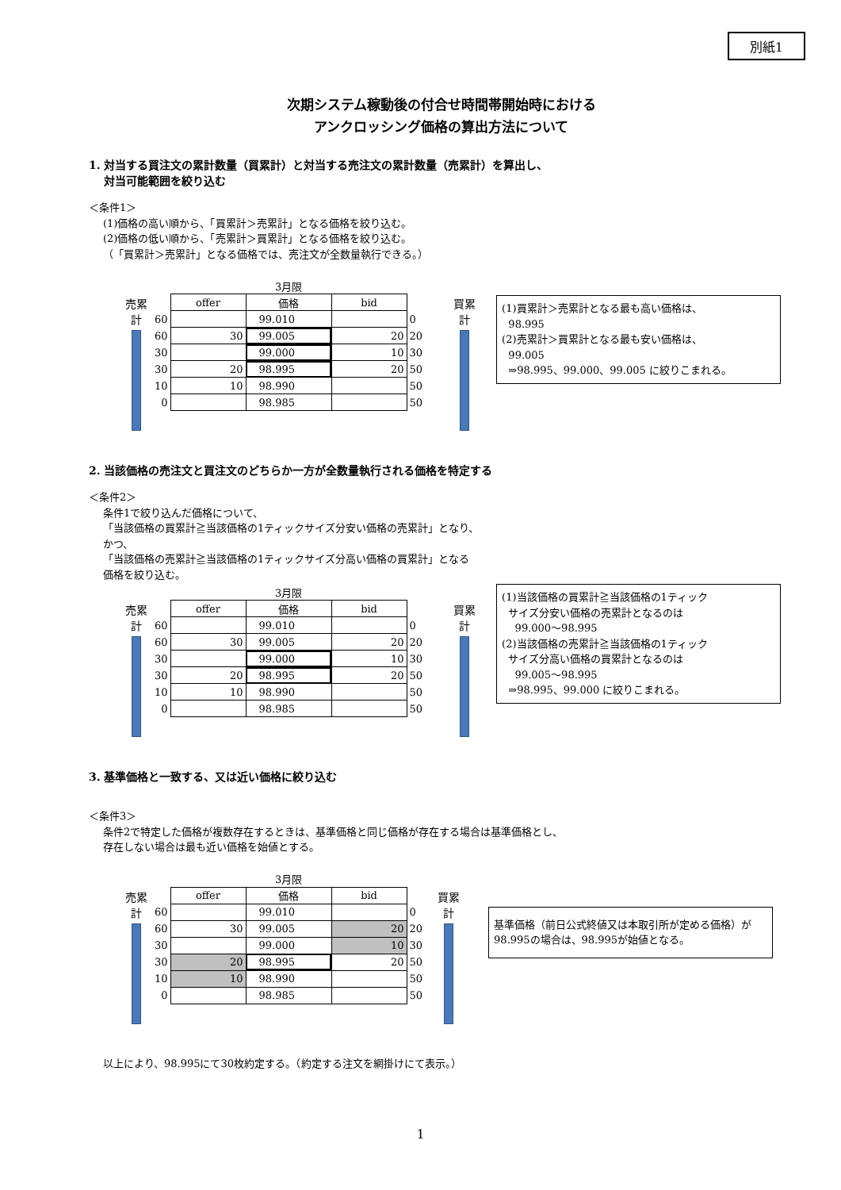別紙1
次期システム稼動後の付合せ時間帯開始時における
アンクロッシング価格の算出方法について
1. 対当する買注文の累計数量（買累計）と対当する売注文の累計数量（売累計）を算出し、
対当可能範囲を絞り込む
＜条件1＞
(1)価格の高い順から、「買累計＞売累計」となる価格を絞り込む。
(2)価格の低い順から、「売累計＞買累計」となる価格を絞り込む。
（「買累計＞売累計」となる価格では、売注文が全数量執行できる。）
売累計
| | 3月限 | | | |
| | offer | 価格 | bid | |
| 60 | | 99.010 | | 0 |
| 60 | 30 | 99.005 | 20 | 20 |
| 30 | | 99.000 | 10 | 30 |
| 30 | 20 | 98.995 | 20 | 50 |
| 10 | 10 | 98.990 | | 50 |
| 0 | | 98.985 | | 50 |
買累計
(1)買累計＞売累計となる最も高い価格は、
98.995
(2)売累計＞買累計となる最も安い価格は、
99.005
⇒98.995、99.000、99.005 に絞りこまれる。
2. 当該価格の売注文と買注文のどちらか一方が全数量執行される価格を特定する
＜条件2＞
条件1で絞り込んだ価格について、
「当該価格の買累計≧当該価格の1ティックサイズ分安い価格の売累計」となり、
かつ、
「当該価格の売累計≧当該価格の1ティックサイズ分高い価格の買累計」となる
価格を絞り込む。
売累計
| | 3月限 | | | |
| | offer | 価格 | bid | |
| 60 | | 99.010 | | 0 |
| 60 | 30 | 99.005 | 20 | 20 |
| 30 | | 99.000 | 10 | 30 |
| 30 | 20 | 98.995 | 20 | 50 |
| 10 | 10 | 98.990 | | 50 |
| 0 | | 98.985 | | 50 |
買累計
(1)当該価格の買累計≧当該価格の1ティック
サイズ分安い価格の売累計となるのは
99.000～98.995
(2)当該価格の売累計≧当該価格の1ティック
サイズ分高い価格の買累計となるのは
99.005～98.995
⇒98.995、99.000 に絞りこまれる。
3. 基準価格と一致する、又は近い価格に絞り込む
＜条件3＞
条件2で特定した価格が複数存在するときは、基準価格と同じ価格が存在する場合は基準価格とし、
存在しない場合は最も近い価格を始値とする。
売累計
| | 3月限 | | | |
| | offer | 価格 | bid | |
| 60 | | 99.010 | | 0 |
| 60 | 30 | 99.005 | 20 | 20 |
| 30 | | 99.000 | 10 | 30 |
| 30 | 20 | 98.995 | 20 | 50 |
| 10 | 10 | 98.990 | | 50 |
| 0 | | 98.985 | | 50 |
買累計
基準価格（前日公式終値又は本取引所が定める価格）が98.995の場合は、98.995が始値となる。
以上により、98.995にて30枚約定する。（約定する注文を網掛けにて表示。）
1